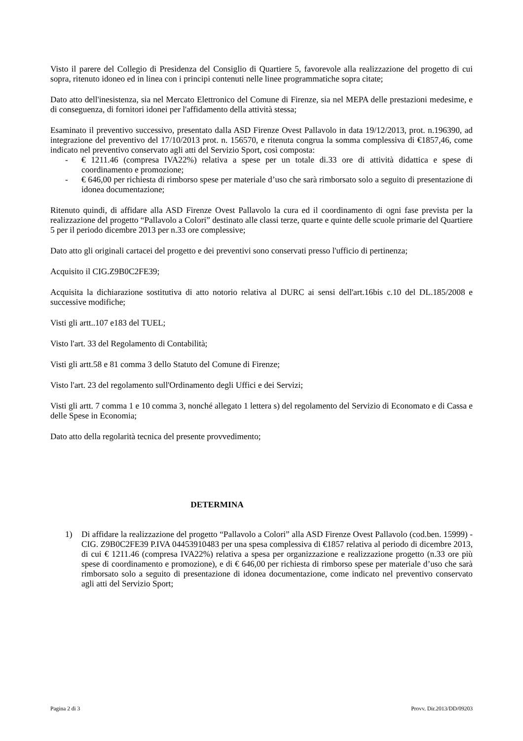Visto il parere del Collegio di Presidenza del Consiglio di Quartiere 5, favorevole alla realizzazione del progetto di cui sopra, ritenuto idoneo ed in linea con i principi contenuti nelle linee programmatiche sopra citate;
Dato atto dell'inesistenza, sia nel Mercato Elettronico del Comune di Firenze, sia nel MEPA delle prestazioni medesime, e di conseguenza, di fornitori idonei per l'affidamento della attività stessa;
Esaminato il preventivo successivo, presentato dalla ASD Firenze Ovest Pallavolo in data 19/12/2013, prot. n.196390, ad integrazione del preventivo del 17/10/2013 prot. n. 156570, e ritenuta congrua la somma complessiva di €1857,46, come indicato nel preventivo conservato agli atti del Servizio Sport, così composta:
- € 1211.46 (compresa IVA22%) relativa a spese per un totale di.33 ore di attività didattica e spese di coordinamento e promozione;
- € 646,00 per richiesta di rimborso spese per materiale d’uso che sarà rimborsato solo a seguito di presentazione di idonea documentazione;
Ritenuto quindi, di affidare alla ASD Firenze Ovest Pallavolo la cura ed il coordinamento di ogni fase prevista per la realizzazione del progetto “Pallavolo a Colori” destinato alle classi terze, quarte e quinte delle scuole primarie del Quartiere 5 per il periodo dicembre 2013 per n.33 ore complessive;
Dato atto gli originali cartacei del progetto e dei preventivi sono conservati presso l'ufficio di pertinenza;
Acquisito il CIG.Z9B0C2FE39;
Acquisita la dichiarazione sostitutiva di atto notorio relativa al DURC ai sensi dell'art.16bis c.10 del DL.185/2008 e successive modifiche;
Visti gli artt..107 e183 del TUEL;
Visto l'art. 33 del Regolamento di Contabilità;
Visti gli artt.58 e 81 comma 3 dello Statuto del Comune di Firenze;
Visto l'art. 23 del regolamento sull'Ordinamento degli Uffici e dei Servizi;
Visti gli artt. 7 comma 1 e 10 comma 3, nonché allegato 1 lettera s) del regolamento del Servizio di Economato e di Cassa e delle Spese in Economia;
Dato atto della regolarità tecnica del presente provvedimento;
DETERMINA
1) Di affidare la realizzazione del progetto “Pallavolo a Colori” alla ASD Firenze Ovest Pallavolo (cod.ben. 15999) - CIG. Z9B0C2FE39 P.IVA 04453910483 per una spesa complessiva di €1857 relativa al periodo di dicembre 2013, di cui € 1211.46 (compresa IVA22%) relativa a spesa per organizzazione e realizzazione progetto (n.33 ore più spese di coordinamento e promozione), e di € 646,00 per richiesta di rimborso spese per materiale d’uso che sarà rimborsato solo a seguito di presentazione di idonea documentazione, come indicato nel preventivo conservato agli atti del Servizio Sport;
Pagina 2 di 3 Provv. Dir.2013/DD/09203